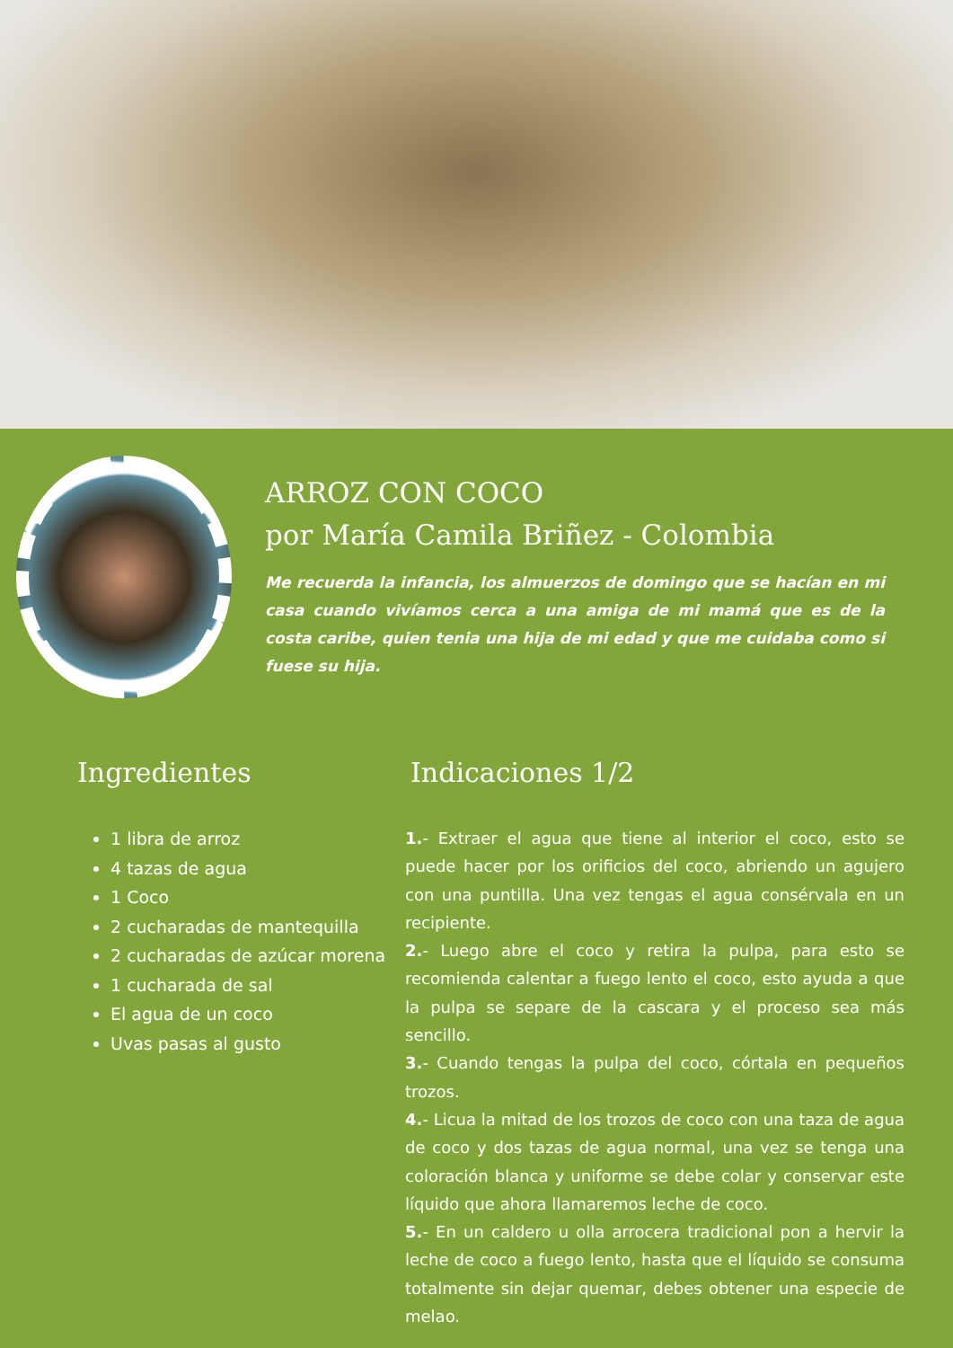ARROZ CON COCO
por María Camila Briñez - Colombia
Me recuerda la infancia, los almuerzos de domingo que se hacían en mi casa cuando vivíamos cerca a una amiga de mi mamá que es de la costa caribe, quien tenia una hija de mi edad y que me cuidaba como si fuese su hija.
Ingredientes
1 libra de arroz
4 tazas de agua
1 Coco
2 cucharadas de mantequilla
2 cucharadas de azúcar morena
1 cucharada de sal
El agua de un coco
Uvas pasas al gusto
Indicaciones 1/2
1.- Extraer el agua que tiene al interior el coco, esto se puede hacer por los orificios del coco, abriendo un agujero con una puntilla. Una vez tengas el agua consérvala en un recipiente.
2.- Luego abre el coco y retira la pulpa, para esto se recomienda calentar a fuego lento el coco, esto ayuda a que la pulpa se separe de la cascara y el proceso sea más sencillo.
3.- Cuando tengas la pulpa del coco, córtala en pequeños trozos.
4.- Licua la mitad de los trozos de coco con una taza de agua de coco y dos tazas de agua normal, una vez se tenga una coloración blanca y uniforme se debe colar y conservar este líquido que ahora llamaremos leche de coco.
5.- En un caldero u olla arrocera tradicional pon a hervir la leche de coco a fuego lento, hasta que el líquido se consuma totalmente sin dejar quemar, debes obtener una especie de melao.